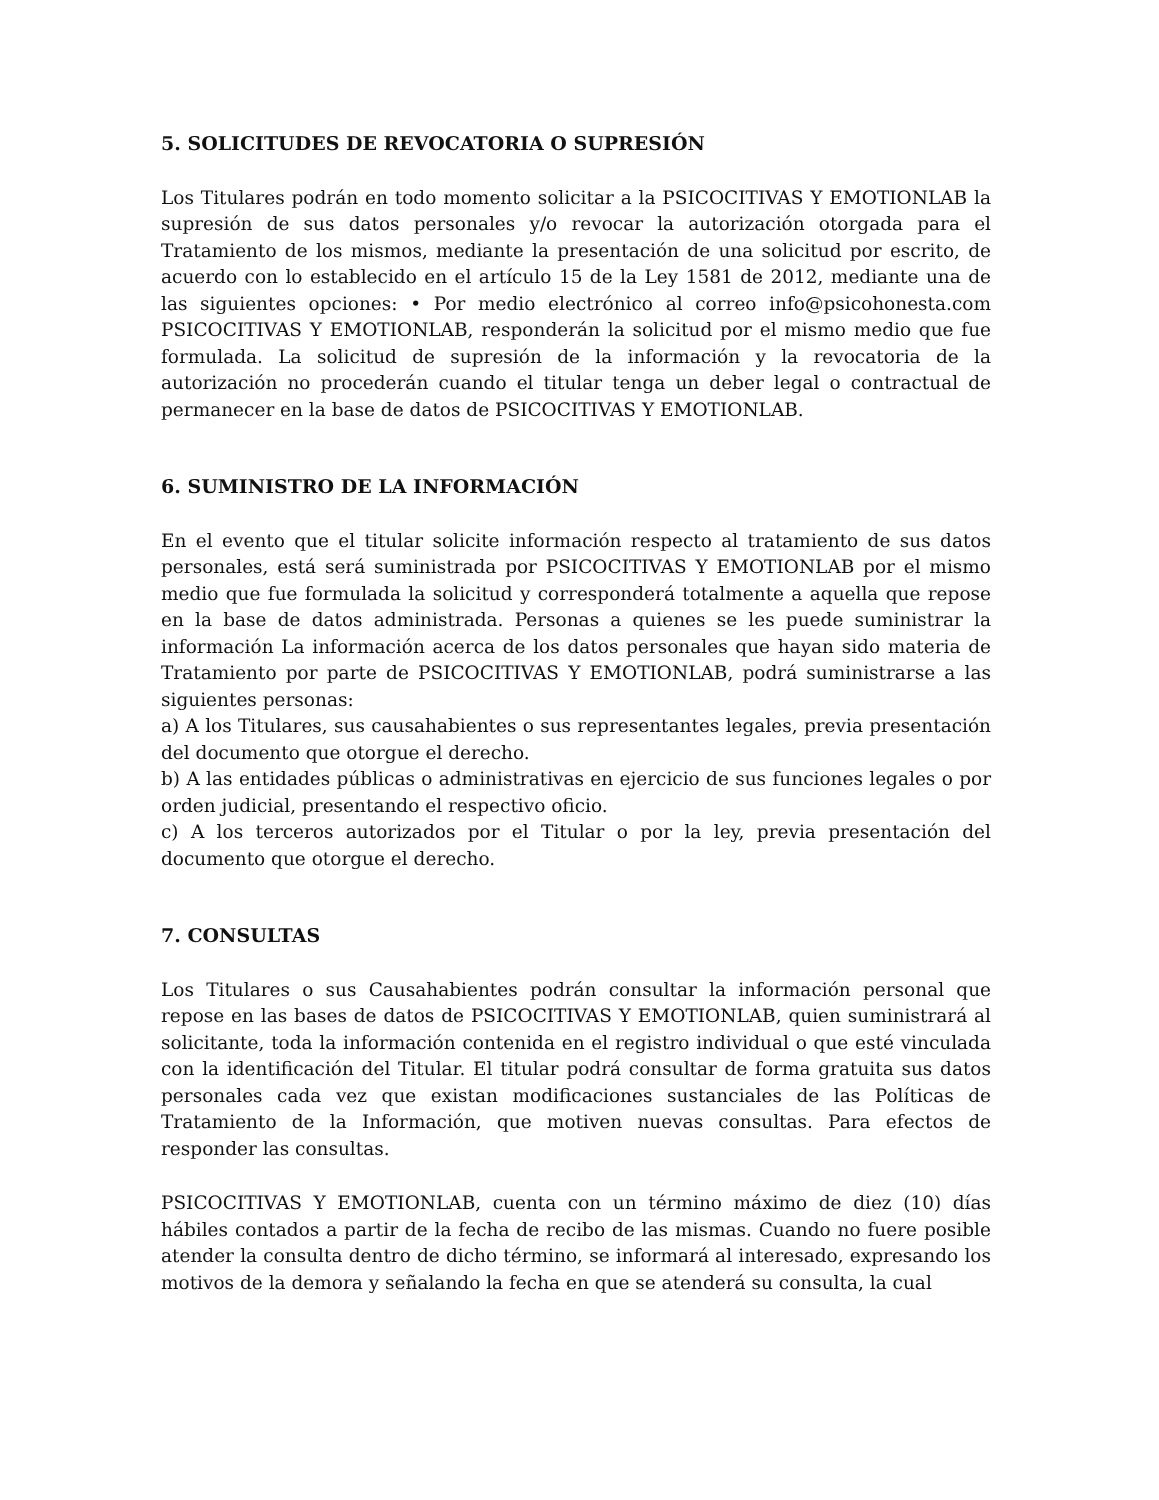5. SOLICITUDES DE REVOCATORIA O SUPRESIÓN
Los Titulares podrán en todo momento solicitar a la PSICOCITIVAS Y EMOTIONLAB la supresión de sus datos personales y/o revocar la autorización otorgada para el Tratamiento de los mismos, mediante la presentación de una solicitud por escrito, de acuerdo con lo establecido en el artículo 15 de la Ley 1581 de 2012, mediante una de las siguientes opciones: • Por medio electrónico al correo info@psicohonesta.com PSICOCITIVAS Y EMOTIONLAB, responderán la solicitud por el mismo medio que fue formulada. La solicitud de supresión de la información y la revocatoria de la autorización no procederán cuando el titular tenga un deber legal o contractual de permanecer en la base de datos de PSICOCITIVAS Y EMOTIONLAB.
6. SUMINISTRO DE LA INFORMACIÓN
En el evento que el titular solicite información respecto al tratamiento de sus datos personales, está será suministrada por PSICOCITIVAS Y EMOTIONLAB por el mismo medio que fue formulada la solicitud y corresponderá totalmente a aquella que repose en la base de datos administrada. Personas a quienes se les puede suministrar la información La información acerca de los datos personales que hayan sido materia de Tratamiento por parte de PSICOCITIVAS Y EMOTIONLAB, podrá suministrarse a las siguientes personas:
a) A los Titulares, sus causahabientes o sus representantes legales, previa presentación del documento que otorgue el derecho.
b) A las entidades públicas o administrativas en ejercicio de sus funciones legales o por orden judicial, presentando el respectivo oficio.
c) A los terceros autorizados por el Titular o por la ley, previa presentación del documento que otorgue el derecho.
7. CONSULTAS
Los Titulares o sus Causahabientes podrán consultar la información personal que repose en las bases de datos de PSICOCITIVAS Y EMOTIONLAB, quien suministrará al solicitante, toda la información contenida en el registro individual o que esté vinculada con la identificación del Titular. El titular podrá consultar de forma gratuita sus datos personales cada vez que existan modificaciones sustanciales de las Políticas de Tratamiento de la Información, que motiven nuevas consultas. Para efectos de responder las consultas.
PSICOCITIVAS Y EMOTIONLAB, cuenta con un término máximo de diez (10) días hábiles contados a partir de la fecha de recibo de las mismas. Cuando no fuere posible atender la consulta dentro de dicho término, se informará al interesado, expresando los motivos de la demora y señalando la fecha en que se atenderá su consulta, la cual